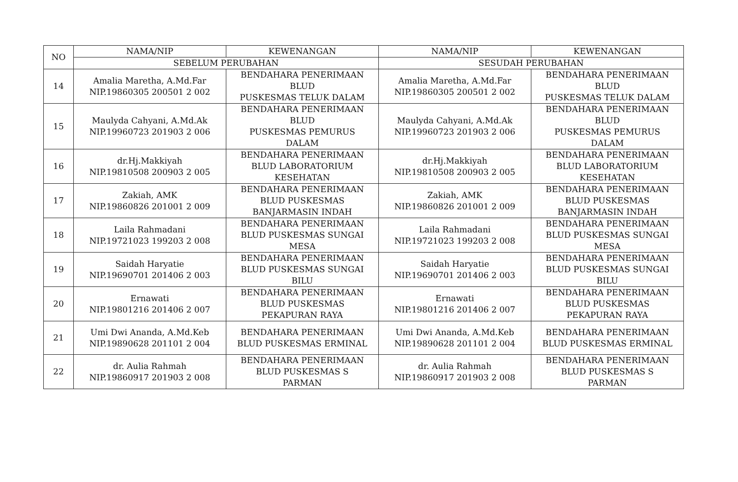| NO | NAMA/NIP | KEWENANGAN | NAMA/NIP | KEWENANGAN |
| --- | --- | --- | --- | --- |
| | SEBELUM PERUBAHAN | | SESUDAH PERUBAHAN | |
| 14 | Amalia Maretha, A.Md.Far NIP.19860305 200501 2 002 | BENDAHARA PENERIMAAN BLUD PUSKESMAS TELUK DALAM | Amalia Maretha, A.Md.Far NIP.19860305 200501 2 002 | BENDAHARA PENERIMAAN BLUD PUSKESMAS TELUK DALAM |
| 15 | Maulyda Cahyani, A.Md.Ak NIP.19960723 201903 2 006 | BENDAHARA PENERIMAAN BLUD PUSKESMAS PEMURUS DALAM | Maulyda Cahyani, A.Md.Ak NIP.19960723 201903 2 006 | BENDAHARA PENERIMAAN BLUD PUSKESMAS PEMURUS DALAM |
| 16 | dr.Hj.Makkiyah NIP.19810508 200903 2 005 | BENDAHARA PENERIMAAN BLUD LABORATORIUM KESEHATAN | dr.Hj.Makkiyah NIP.19810508 200903 2 005 | BENDAHARA PENERIMAAN BLUD LABORATORIUM KESEHATAN |
| 17 | Zakiah, AMK NIP.19860826 201001 2 009 | BENDAHARA PENERIMAAN BLUD PUSKESMAS BANJARMASIN INDAH | Zakiah, AMK NIP.19860826 201001 2 009 | BENDAHARA PENERIMAAN BLUD PUSKESMAS BANJARMASIN INDAH |
| 18 | Laila Rahmadani NIP.19721023 199203 2 008 | BENDAHARA PENERIMAAN BLUD PUSKESMAS SUNGAI MESA | Laila Rahmadani NIP.19721023 199203 2 008 | BENDAHARA PENERIMAAN BLUD PUSKESMAS SUNGAI MESA |
| 19 | Saidah Haryatie NIP.19690701 201406 2 003 | BENDAHARA PENERIMAAN BLUD PUSKESMAS SUNGAI BILU | Saidah Haryatie NIP.19690701 201406 2 003 | BENDAHARA PENERIMAAN BLUD PUSKESMAS SUNGAI BILU |
| 20 | Ernawati NIP.19801216 201406 2 007 | BENDAHARA PENERIMAAN BLUD PUSKESMAS PEKAPURAN RAYA | Ernawati NIP.19801216 201406 2 007 | BENDAHARA PENERIMAAN BLUD PUSKESMAS PEKAPURAN RAYA |
| 21 | Umi Dwi Ananda, A.Md.Keb NIP.19890628 201101 2 004 | BENDAHARA PENERIMAAN BLUD PUSKESMAS ERMINAL | Umi Dwi Ananda, A.Md.Keb NIP.19890628 201101 2 004 | BENDAHARA PENERIMAAN BLUD PUSKESMAS ERMINAL |
| 22 | dr. Aulia Rahmah NIP.19860917 201903 2 008 | BENDAHARA PENERIMAAN BLUD PUSKESMAS S PARMAN | dr. Aulia Rahmah NIP.19860917 201903 2 008 | BENDAHARA PENERIMAAN BLUD PUSKESMAS S PARMAN |